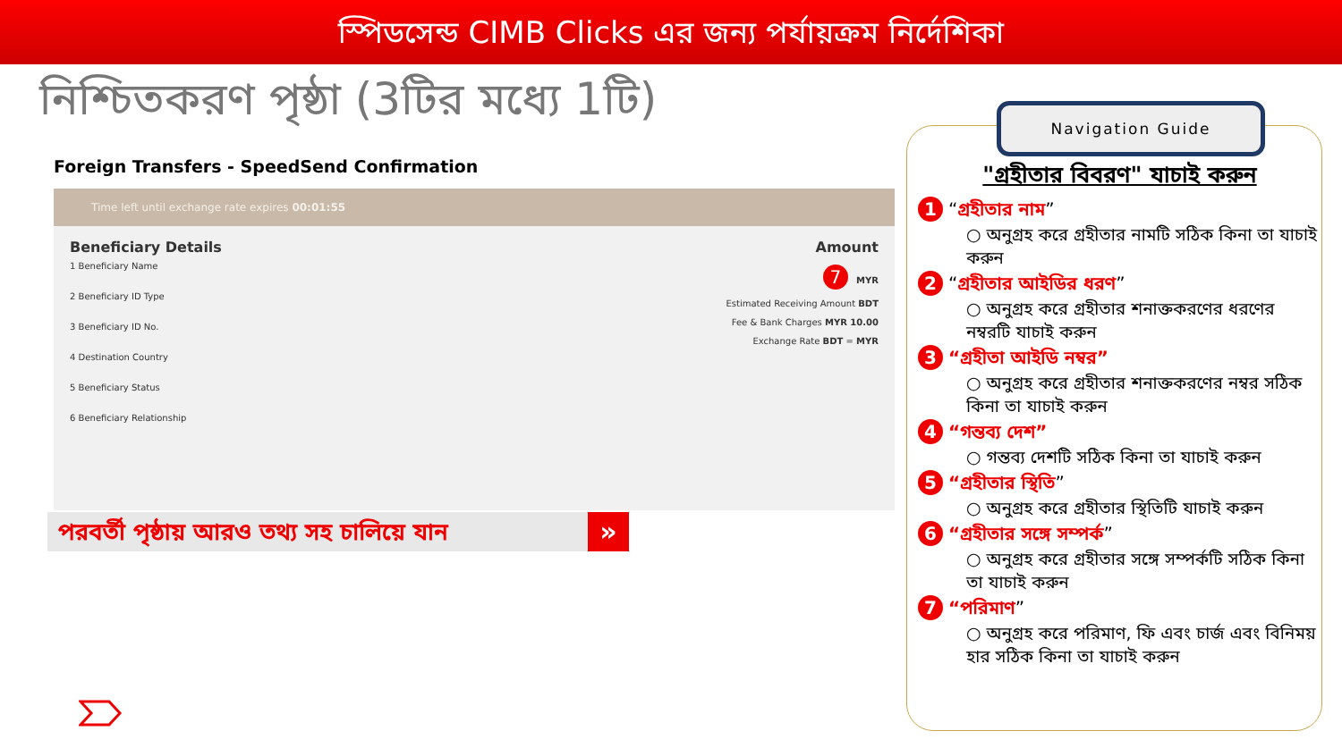স্পিডসেন্ড CIMB Clicks এর জন্য পর্যায়ক্রম নির্দেশিকা
নিশ্চিতকরণ পৃষ্ঠা (3টির মধ্যে 1টি)
Foreign Transfers - SpeedSend Confirmation
Time left until exchange rate expires 00:01:55
Beneficiary Details
1 Beneficiary Name
2 Beneficiary ID Type
3 Beneficiary ID No.
4 Destination Country
5 Beneficiary Status
6 Beneficiary Relationship
Amount
7 MYR
Estimated Receiving Amount BDT
Fee & Bank Charges MYR 10.00
Exchange Rate BDT = MYR
পরবর্তী পৃষ্ঠায় আরও তথ্য সহ চালিয়ে যান »
Navigation Guide
"গ্রহীতার বিবরণ" যাচাই করুন
1 “গ্রহীতার নাম”
○ অনুগ্রহ করে গ্রহীতার নামটি সঠিক কিনা তা যাচাই করুন
2 “গ্রহীতার আইডির ধরণ”
○ অনুগ্রহ করে গ্রহীতার শনাক্তকরণের ধরণের নম্বরটি যাচাই করুন
3 “গ্রহীতা আইডি নম্বর”
○ অনুগ্রহ করে গ্রহীতার শনাক্তকরণের নম্বর সঠিক কিনা তা যাচাই করুন
4 “গন্তব্য দেশ”
○ গন্তব্য দেশটি সঠিক কিনা তা যাচাই করুন
5 “গ্রহীতার স্থিতি”
○ অনুগ্রহ করে গ্রহীতার স্থিতিটি যাচাই করুন
6 “গ্রহীতার সঙ্গে সম্পর্ক”
○ অনুগ্রহ করে গ্রহীতার সঙ্গে সম্পর্কটি সঠিক কিনা তা যাচাই করুন
7 “পরিমাণ”
○ অনুগ্রহ করে পরিমাণ, ফি এবং চার্জ এবং বিনিময় হার সঠিক কিনা তা যাচাই করুন